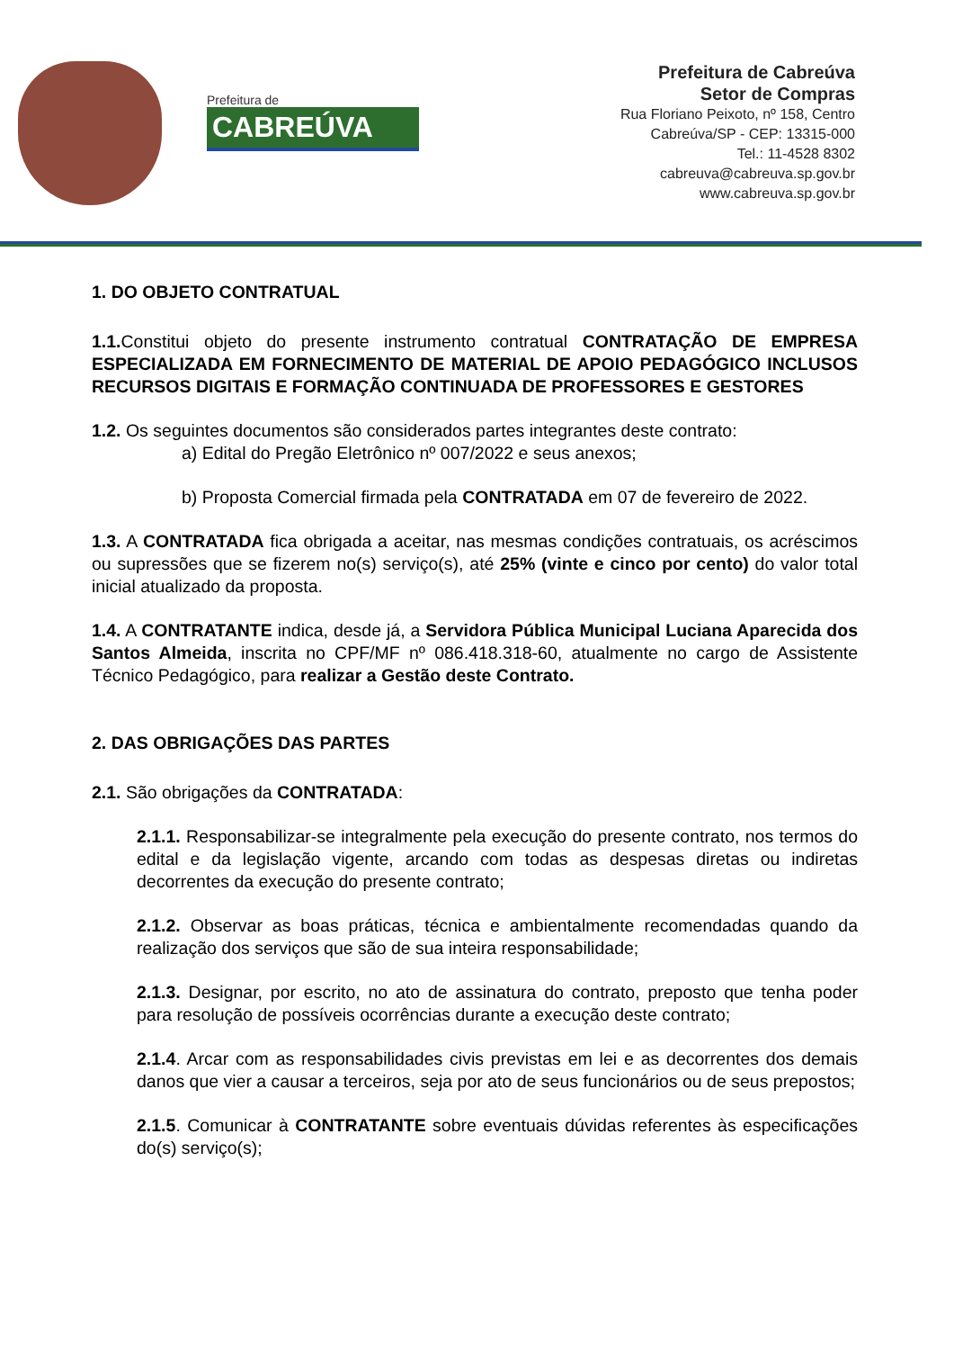Prefeitura de
CABREÚVA
Prefeitura de Cabreúva
Setor de Compras
Rua Floriano Peixoto, nº 158, Centro
Cabreúva/SP - CEP: 13315-000
Tel.: 11-4528 8302
cabreuva@cabreuva.sp.gov.br
www.cabreuva.sp.gov.br
1. DO OBJETO CONTRATUAL
1.1. Constitui objeto do presente instrumento contratual CONTRATAÇÃO DE EMPRESA ESPECIALIZADA EM FORNECIMENTO DE MATERIAL DE APOIO PEDAGÓGICO INCLUSOS RECURSOS DIGITAIS E FORMAÇÃO CONTINUADA DE PROFESSORES E GESTORES
1.2. Os seguintes documentos são considerados partes integrantes deste contrato:
a) Edital do Pregão Eletrônico nº 007/2022 e seus anexos;
b) Proposta Comercial firmada pela CONTRATADA em 07 de fevereiro de 2022.
1.3. A CONTRATADA fica obrigada a aceitar, nas mesmas condições contratuais, os acréscimos ou supressões que se fizerem no(s) serviço(s), até 25% (vinte e cinco por cento) do valor total inicial atualizado da proposta.
1.4. A CONTRATANTE indica, desde já, a Servidora Pública Municipal Luciana Aparecida dos Santos Almeida, inscrita no CPF/MF nº 086.418.318-60, atualmente no cargo de Assistente Técnico Pedagógico, para realizar a Gestão deste Contrato.
2. DAS OBRIGAÇÕES DAS PARTES
2.1. São obrigações da CONTRATADA:
2.1.1. Responsabilizar-se integralmente pela execução do presente contrato, nos termos do edital e da legislação vigente, arcando com todas as despesas diretas ou indiretas decorrentes da execução do presente contrato;
2.1.2. Observar as boas práticas, técnica e ambientalmente recomendadas quando da realização dos serviços que são de sua inteira responsabilidade;
2.1.3. Designar, por escrito, no ato de assinatura do contrato, preposto que tenha poder para resolução de possíveis ocorrências durante a execução deste contrato;
2.1.4. Arcar com as responsabilidades civis previstas em lei e as decorrentes dos demais danos que vier a causar a terceiros, seja por ato de seus funcionários ou de seus prepostos;
2.1.5. Comunicar à CONTRATANTE sobre eventuais dúvidas referentes às especificações do(s) serviço(s);